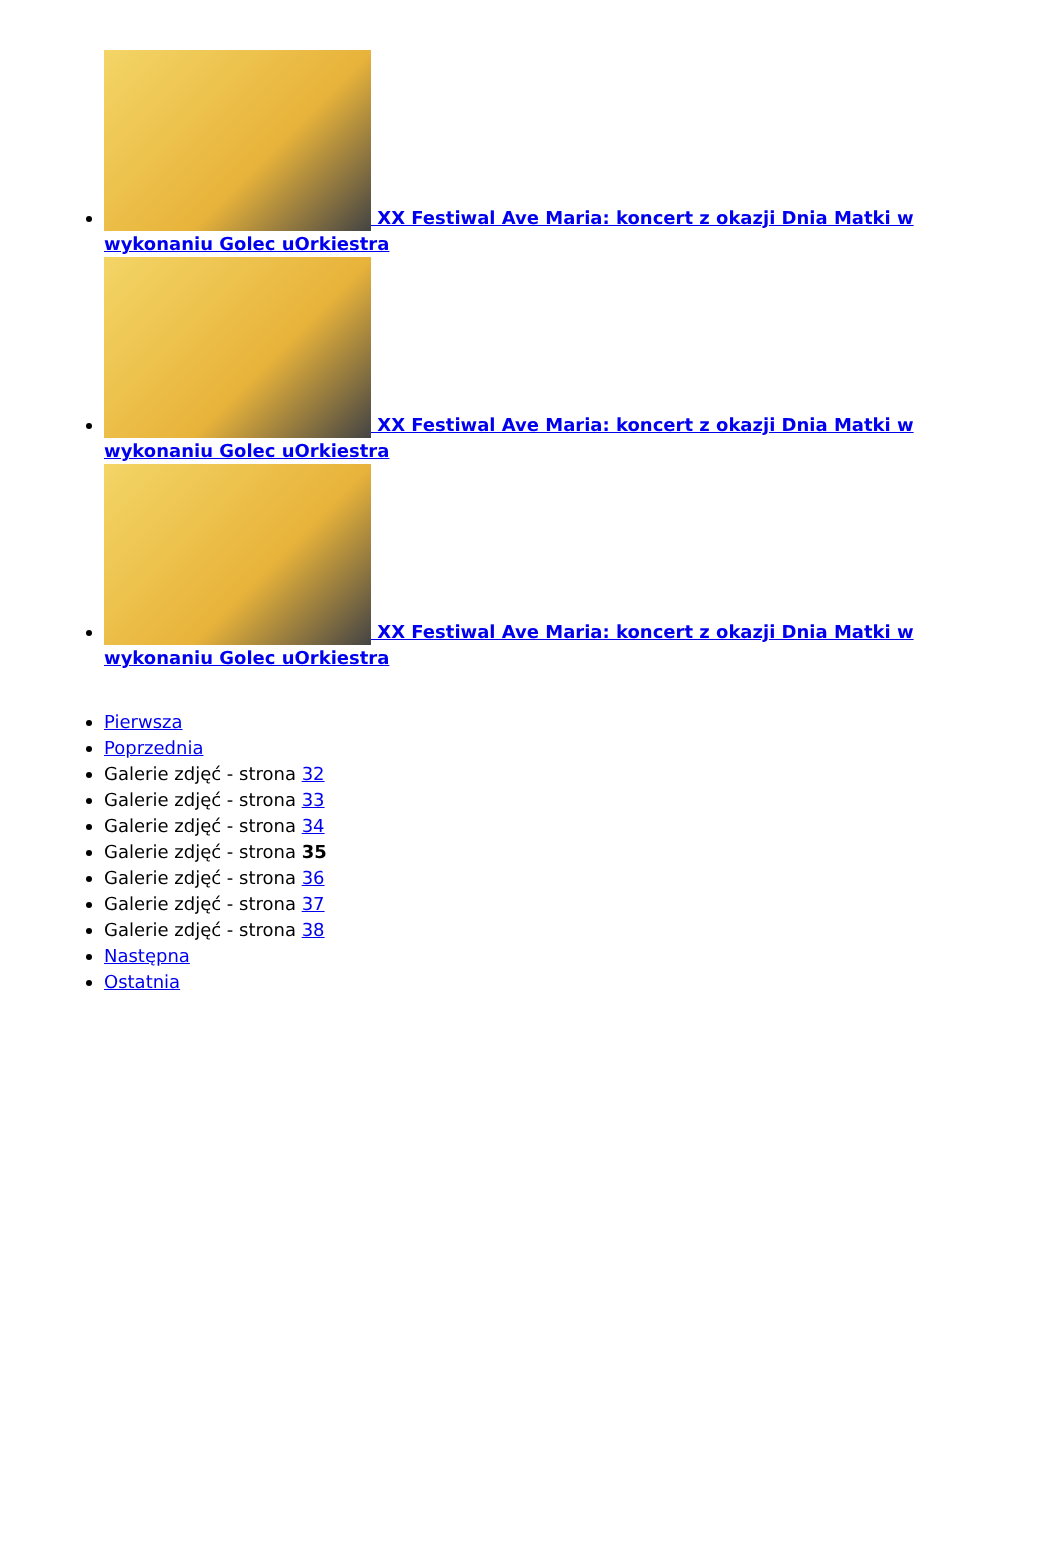XX Festiwal Ave Maria: koncert z okazji Dnia Matki w wykonaniu Golec uOrkiestra
XX Festiwal Ave Maria: koncert z okazji Dnia Matki w wykonaniu Golec uOrkiestra
XX Festiwal Ave Maria: koncert z okazji Dnia Matki w wykonaniu Golec uOrkiestra
Pierwsza
Poprzednia
Galerie zdjęć - strona 32
Galerie zdjęć - strona 33
Galerie zdjęć - strona 34
Galerie zdjęć - strona 35
Galerie zdjęć - strona 36
Galerie zdjęć - strona 37
Galerie zdjęć - strona 38
Następna
Ostatnia